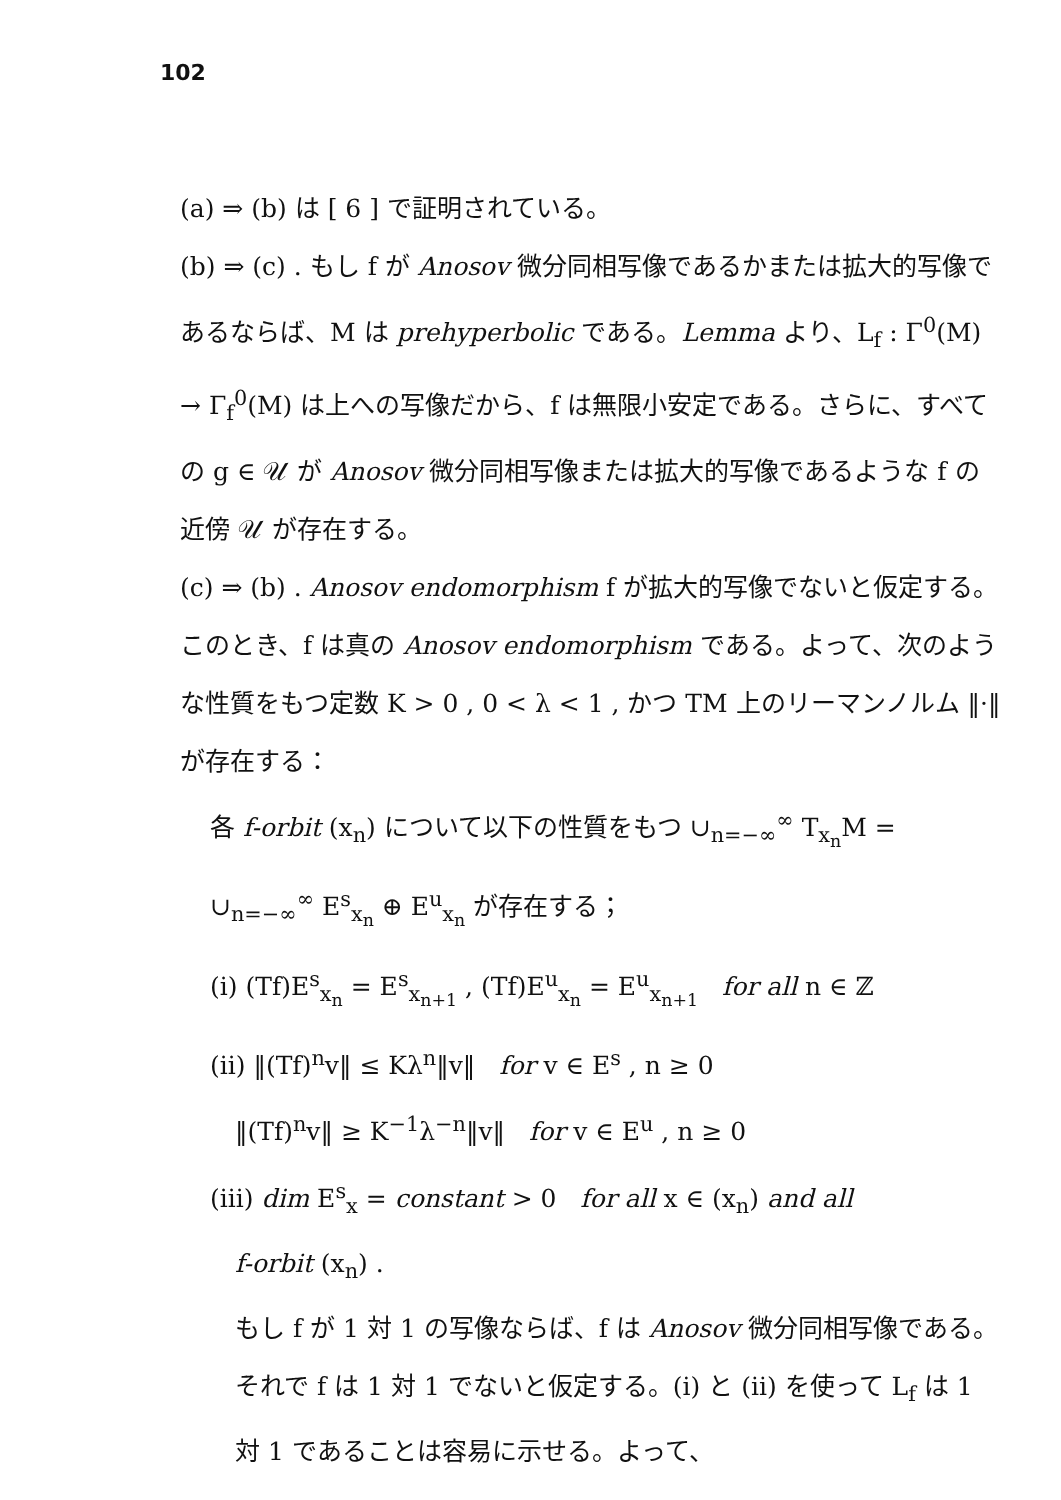102
(a) ⇒ (b) は [ 6 ] で証明されている。
(b) ⇒ (c) . もし f が Anosov 微分同相写像であるかまたは拡大的写像であるならば、M は prehyperbolic である。Lemma より、L<sub>f</sub> : Γ<sup>0</sup>(M) → Γ<sub>f</sub><sup>0</sup>(M) は上への写像だから、f は無限小安定である。さらに、すべての g ∈ 𝒰 が Anosov 微分同相写像または拡大的写像であるような f の近傍 𝒰 が存在する。
(c) ⇒ (b) . Anosov endomorphism f が拡大的写像でないと仮定する。このとき、f は真の Anosov endomorphism である。よって、次のような性質をもつ定数 K > 0 , 0 < λ < 1 , かつ TM 上のリーマンノルム ‖·‖ が存在する：
各 f-orbit (x<sub>n</sub>) について以下の性質をもつ ∪<sub>n=−∞</sub><sup>∞</sup> T<sub>x<sub>n</sub></sub>M = ∪<sub>n=−∞</sub><sup>∞</sup> E<sup>s</sup><sub>x<sub>n</sub></sub> ⊕ E<sup>u</sup><sub>x<sub>n</sub></sub> が存在する；
(i) (Tf)E<sup>s</sup><sub>x<sub>n</sub></sub> = E<sup>s</sup><sub>x<sub>n+1</sub></sub> , (Tf)E<sup>u</sup><sub>x<sub>n</sub></sub> = E<sup>u</sup><sub>x<sub>n+1</sub></sub> for all n ∈ ℤ
(ii) ‖(Tf)<sup>n</sup>v‖ ≤ Kλ<sup>n</sup>‖v‖ for v ∈ E<sup>s</sup> , n ≥ 0
‖(Tf)<sup>n</sup>v‖ ≥ K<sup>−1</sup>λ<sup>−n</sup>‖v‖ for v ∈ E<sup>u</sup> , n ≥ 0
(iii) dim E<sup>s</sup><sub>x</sub> = constant > 0 for all x ∈ (x<sub>n</sub>) and all
f-orbit (x<sub>n</sub>) .
もし f が 1 対 1 の写像ならば、f は Anosov 微分同相写像である。それで f は 1 対 1 でないと仮定する。(i) と (ii) を使って L<sub>f</sub> は 1 対 1 であることは容易に示せる。よって、